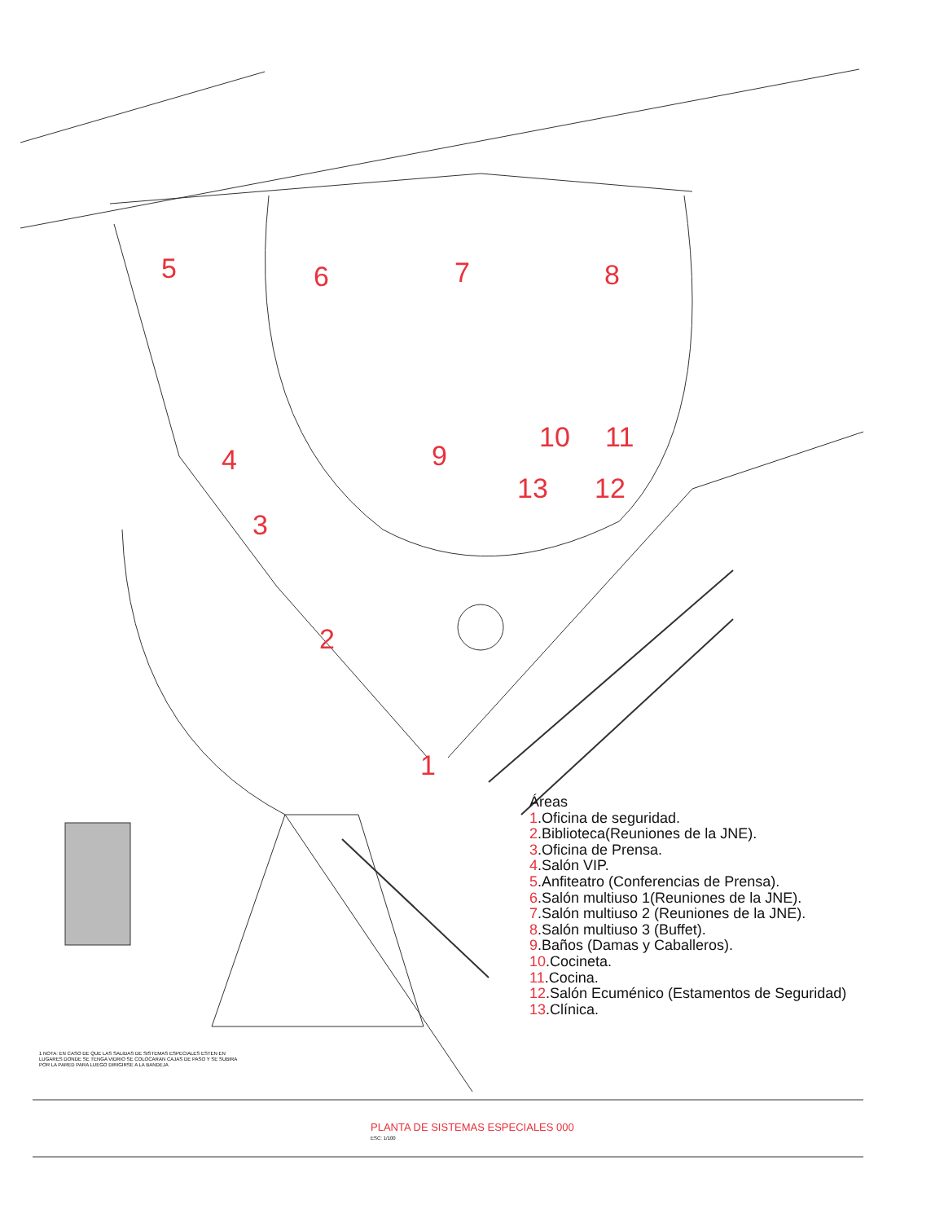5 6 7 8
4 9
10 11
13 12
3
2
1
Áreas
1.Oficina de seguridad.
2.Biblioteca(Reuniones de la JNE).
3.Oficina de Prensa.
4.Salón VIP.
5.Anfiteatro (Conferencias de Prensa).
6.Salón multiuso 1(Reuniones de la JNE).
7.Salón multiuso 2 (Reuniones de la JNE).
8.Salón multiuso 3 (Buffet).
9.Baños (Damas y Caballeros).
10.Cocineta.
11.Cocina.
12.Salón Ecuménico (Estamentos de Seguridad)
13.Clínica.
1 NOTA: EN CASO DE QUE LAS SALIDAS DE SISTEMAS ESPECIALES ESTEN EN LUGARES DONDE SE TENGA VIDRIO SE COLOCARAN CAJAS DE PASO Y SE SUBIRA POR LA PARED PARA LUEGO DIRIGIRSE A LA BANDEJA
PLANTA DE SISTEMAS ESPECIALES 000
ESC: 1/100